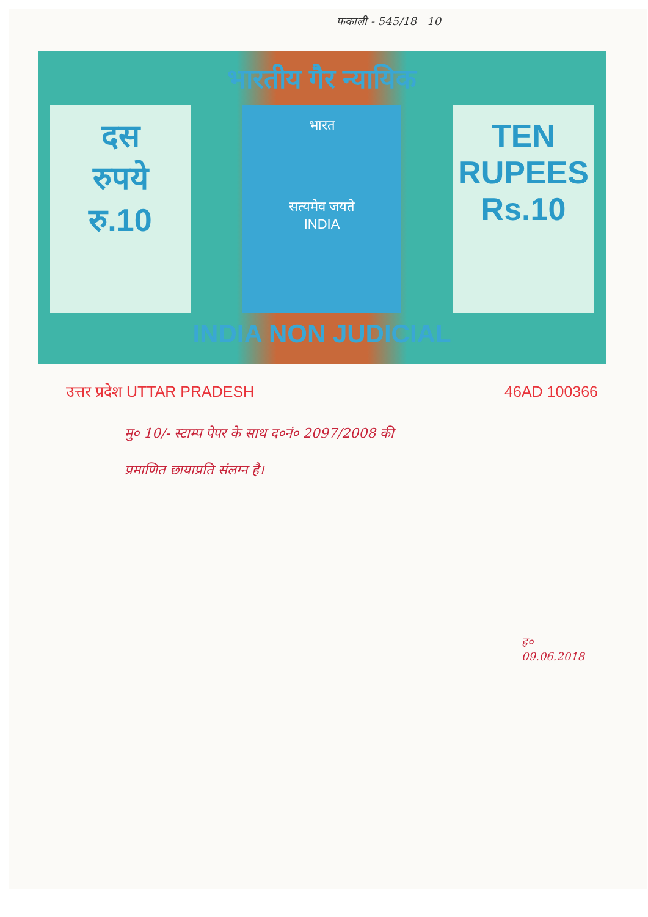फकाली - 545/18 10
भारतीय गैर न्यायिक
दस
रुपये
रु.10
भारत
सत्यमेव जयते
INDIA
TEN
RUPEES
Rs.10
INDIA NON JUDICIAL
उत्तर प्रदेश UTTAR PRADESH 46AD 100366
मु० 10/- स्टाम्प पेपर के साथ द०नं० 2097/2008 की
प्रमाणित छायाप्रति संलग्न है।
ह०
09.06.2018